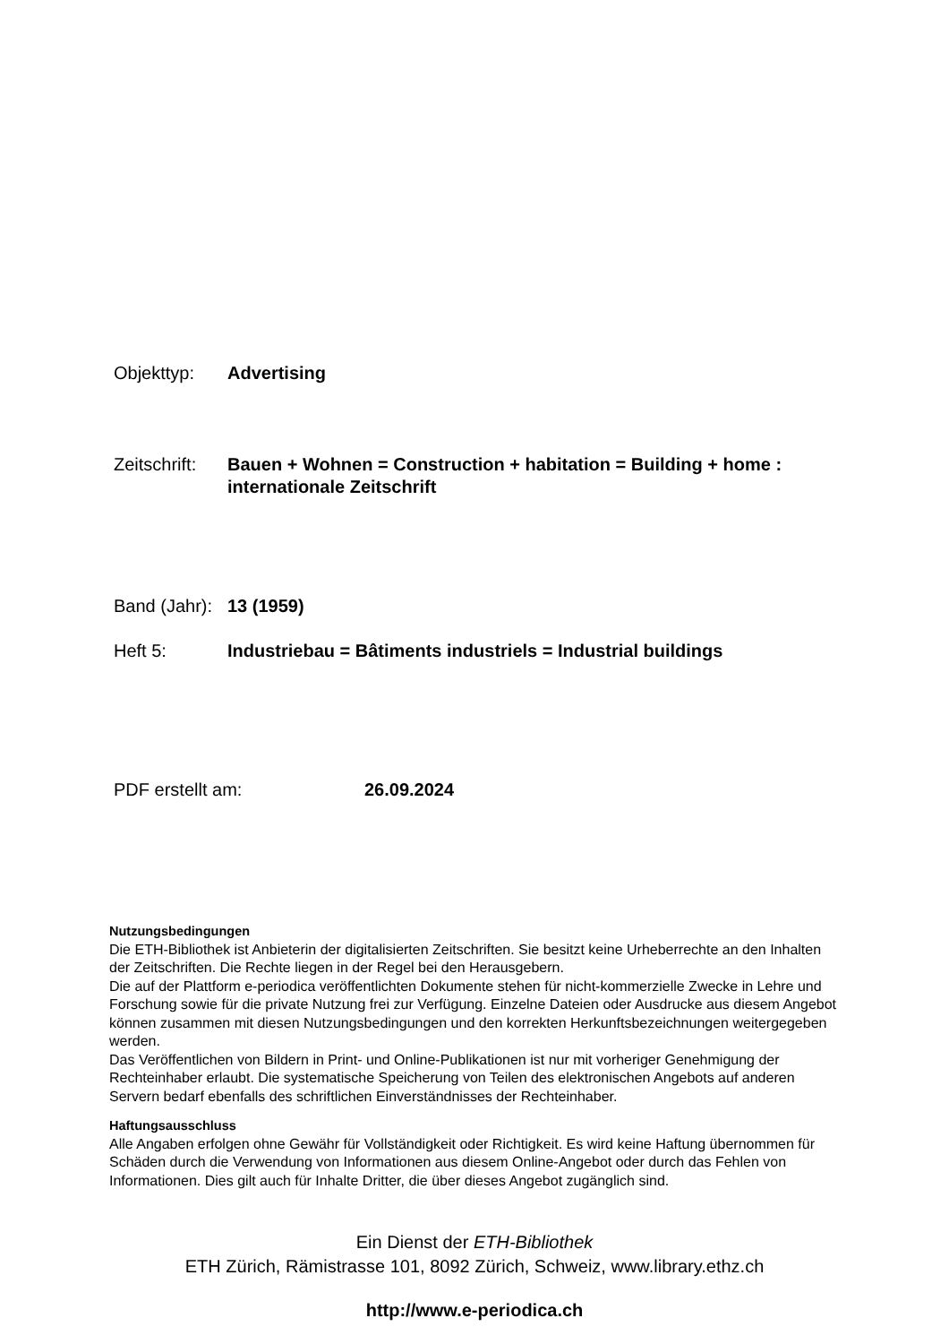Objekttyp: Advertising
Zeitschrift:
Bauen + Wohnen = Construction + habitation = Building + home : internationale Zeitschrift
Band (Jahr):
13 (1959)
Heft 5: Industriebau = Bâtiments industriels = Industrial buildings
PDF erstellt am: 26.09.2024
Nutzungsbedingungen
Die ETH-Bibliothek ist Anbieterin der digitalisierten Zeitschriften. Sie besitzt keine Urheberrechte an den Inhalten der Zeitschriften. Die Rechte liegen in der Regel bei den Herausgebern.
Die auf der Plattform e-periodica veröffentlichten Dokumente stehen für nicht-kommerzielle Zwecke in Lehre und Forschung sowie für die private Nutzung frei zur Verfügung. Einzelne Dateien oder Ausdrucke aus diesem Angebot können zusammen mit diesen Nutzungsbedingungen und den korrekten Herkunftsbezeichnungen weitergegeben werden.
Das Veröffentlichen von Bildern in Print- und Online-Publikationen ist nur mit vorheriger Genehmigung der Rechteinhaber erlaubt. Die systematische Speicherung von Teilen des elektronischen Angebots auf anderen Servern bedarf ebenfalls des schriftlichen Einverständnisses der Rechteinhaber.
Haftungsausschluss
Alle Angaben erfolgen ohne Gewähr für Vollständigkeit oder Richtigkeit. Es wird keine Haftung übernommen für Schäden durch die Verwendung von Informationen aus diesem Online-Angebot oder durch das Fehlen von Informationen. Dies gilt auch für Inhalte Dritter, die über dieses Angebot zugänglich sind.
Ein Dienst der ETH-Bibliothek
ETH Zürich, Rämistrasse 101, 8092 Zürich, Schweiz, www.library.ethz.ch
http://www.e-periodica.ch